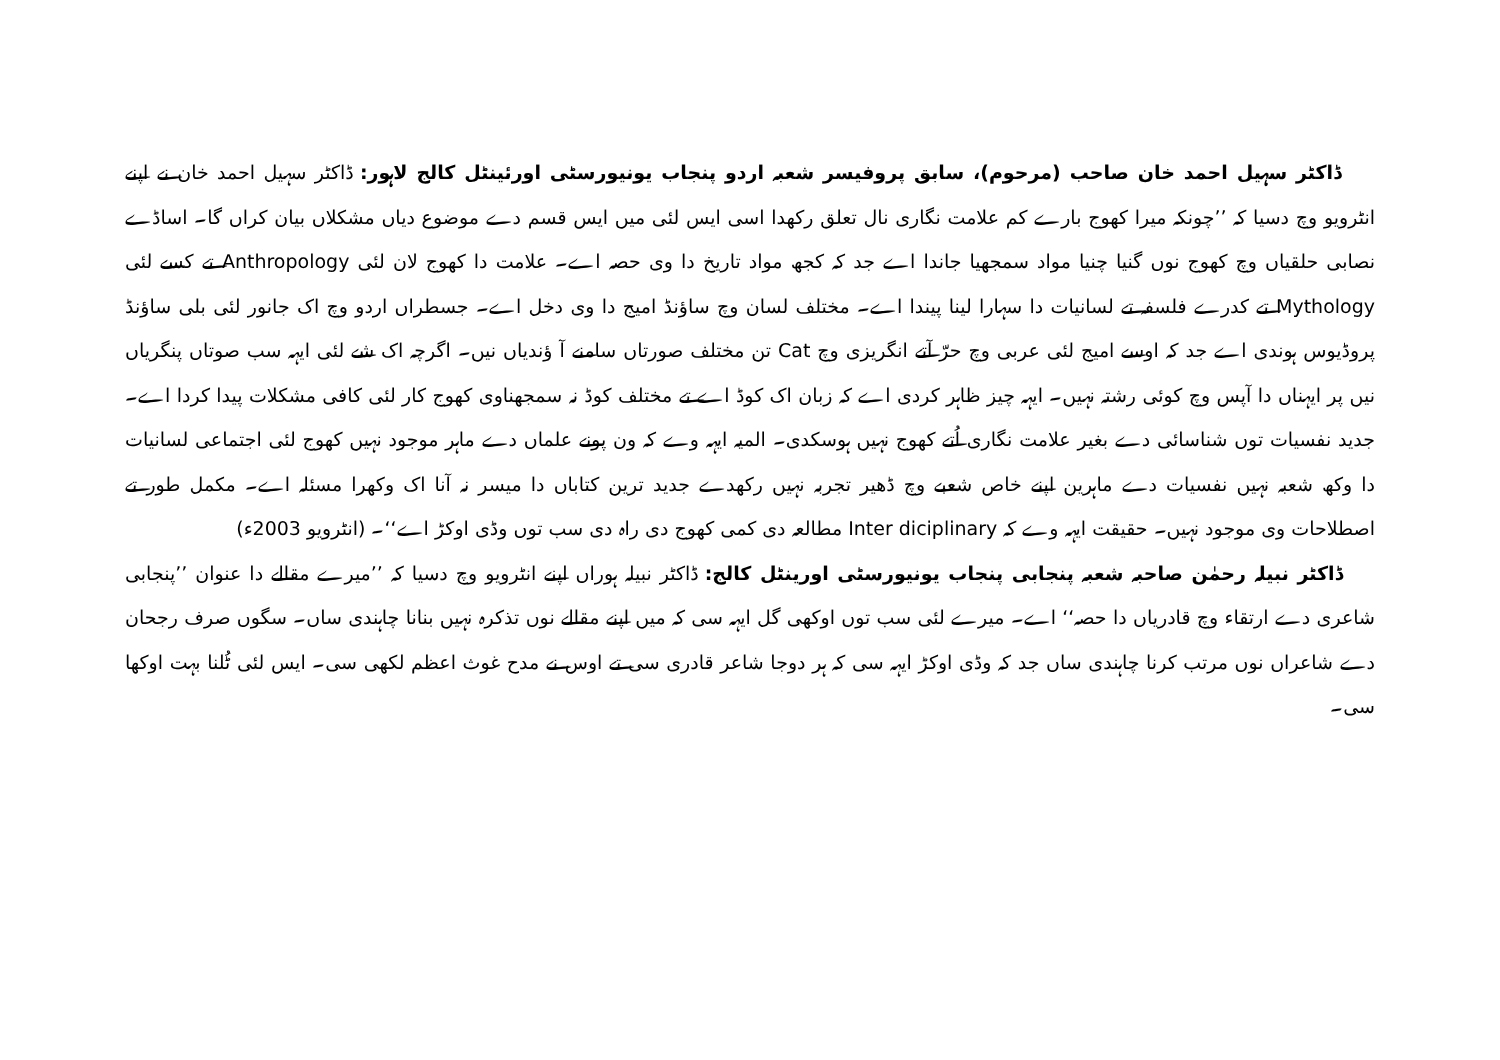ڈاکٹر سہیل احمد خان صاحب (مرحوم)، سابق پروفیسر شعبہ اردو پنجاب یونیورسٹی اورئینٹل کالج لاہور: ڈاکٹر سہیل احمد خان نے اپنے انٹرویو وچ دسیا کہ ’’چونکہ میرا کھوج بارے کم علامت نگاری نال تعلق رکھدا اسی ایس لئی میں ایس قسم دے موضوع دیاں مشکلاں بیان کراں گا۔ اساڈے نصابی حلقیاں وچ کھوج نوں گنیا چنیا مواد سمجھیا جاندا اے جد کہ کجھ مواد تاریخ دا وی حصہ اے۔ علامت دا کھوج لان لئی Anthropology تے کسے لئی Mythology تے کدرے فلسفہ تے لسانیات دا سہارا لینا پیندا اے۔ مختلف لسان وچ ساؤنڈ امیج دا وی دخل اے۔ جسطراں اردو وچ اک جانور لئی بلی ساؤنڈ پروڈیوس ہوندی اے جد کہ اوسے امیج لئی عربی وچ حرّ آتے انگریزی وچ Cat تن مختلف صورتاں سامنے آ ؤندیاں نیں۔ اگرچہ اک شے لئی ایہہ سب صوتاں پنگریاں نیں پر ایہناں دا آپس وچ کوئی رشتہ نہیں۔ ایہہ چیز ظاہر کردی اے کہ زبان اک کوڈ اے تے مختلف کوڈ نہ سمجھناوی کھوج کار لئی کافی مشکلات پیدا کردا اے۔ جدید نفسیات توں شناسائی دے بغیر علامت نگاری اُتے کھوج نہیں ہوسکدی۔ المیہ ایہہ وے کہ ون پونے علماں دے ماہر موجود نہیں کھوج لئی اجتماعی لسانیات دا وکھ شعبہ نہیں نفسیات دے ماہرین اپنے خاص شعبے وچ ڈھیر تجربہ نہیں رکھدے جدید ترین کتاباں دا میسر نہ آنا اک وکھرا مسئلہ اے۔ مکمل طور تے اصطلاحات وی موجود نہیں۔ حقیقت ایہہ وے کہ Inter diciplinary مطالعہ دی کمی کھوج دی راہ دی سب توں وڈی اوکڑ اے‘‘۔ (انٹرویو 2003ء)
ڈاکٹر نبیلہ رحمٰن صاحبہ شعبہ پنجابی پنجاب یونیورسٹی اورینٹل کالج: ڈاکٹر نبیلہ ہوراں اپنے انٹرویو وچ دسیا کہ ’’میرے مقالے دا عنوان ’’پنجابی شاعری دے ارتقاء وچ قادریاں دا حصہ‘‘ اے۔ میرے لئی سب توں اوکھی گل ایہہ سی کہ میں اپنے مقالے نوں تذکرہ نہیں بنانا چاہندی ساں۔ سگوں صرف رجحان دے شاعراں نوں مرتب کرنا چاہندی ساں جد کہ وڈی اوکڑ ایہہ سی کہ ہر دوجا شاعر قادری سی تے اوس نے مدح غوث اعظم لکھی سی۔ ایس لئی ٹُلنا بہت اوکھا سی۔